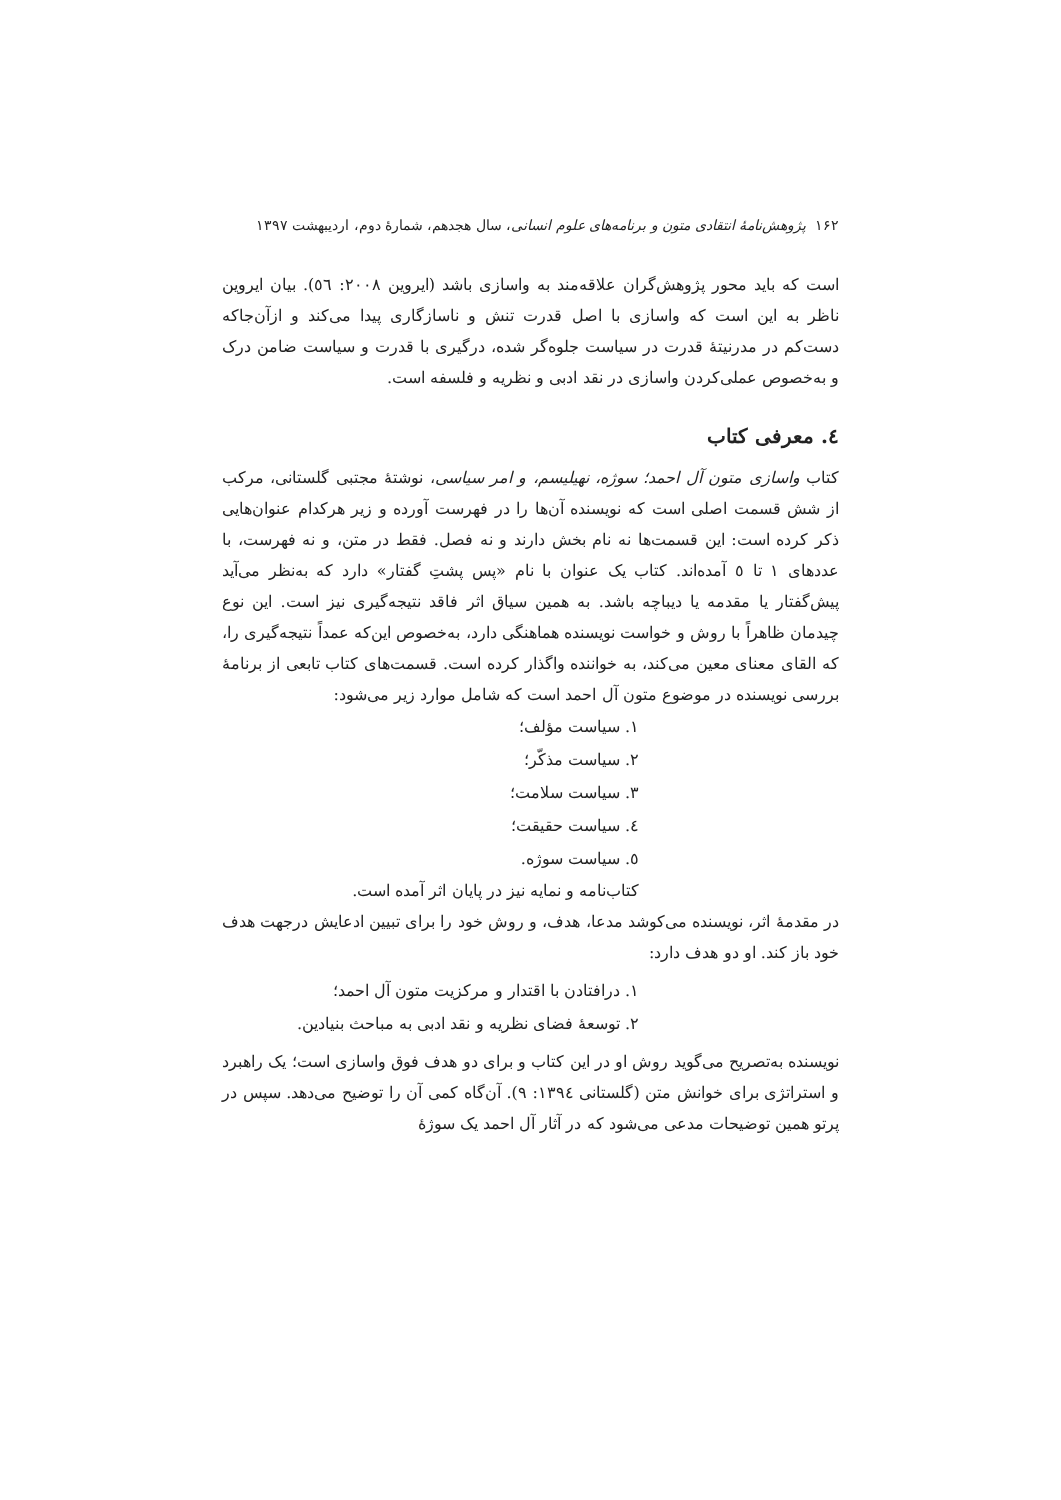۱۶۲ پژوهش‌نامهٔ انتقادی متون و برنامه‌های علوم انسانی، سال هجدهم، شمارهٔ دوم، اردیبهشت ۱۳۹۷
است که باید محور پژوهش‌گران علاقه‌مند به واسازی باشد (ایروین ۲۰۰۸: ٥٦). بیان ایروین ناظر به این است که واسازی با اصل قدرت تنش و ناسازگاری پیدا می‌کند و ازآن‌جاکه دست‌کم در مدرنیتهٔ قدرت در سیاست جلوه‌گر شده، درگیری با قدرت و سیاست ضامن درک و به‌خصوص عملی‌کردن واسازی در نقد ادبی و نظریه و فلسفه است.
٤. معرفی کتاب
کتاب واسازی متون آل احمد؛ سوژه، نهیلیسم، و امر سیاسی، نوشتهٔ مجتبی گلستانی، مرکب از شش قسمت اصلی است که نویسنده آن‌ها را در فهرست آورده و زیر هرکدام عنوان‌هایی ذکر کرده است: این قسمت‌ها نه نام بخش دارند و نه فصل. فقط در متن، و نه فهرست، با عددهای ۱ تا ٥ آمده‌اند. کتاب یک عنوان با نام «پس پشتِ گفتار» دارد که به‌نظر می‌آید پیش‌گفتار یا مقدمه یا دیباچه باشد. به همین سیاق اثر فاقد نتیجه‌گیری نیز است. این نوع چیدمان ظاهراً با روش و خواست نویسنده هماهنگی دارد، به‌خصوص این‌که عمداً نتیجه‌گیری را، که القای معنای معین می‌کند، به خواننده واگذار کرده است. قسمت‌های کتاب تابعی از برنامهٔ بررسی نویسنده در موضوع متون آل احمد است که شامل موارد زیر می‌شود:
۱. سیاست مؤلف؛
۲. سیاست مذکّر؛
۳. سیاست سلامت؛
٤. سیاست حقیقت؛
٥. سیاست سوژه.
کتاب‌نامه و نمایه نیز در پایان اثر آمده است.
در مقدمهٔ اثر، نویسنده می‌کوشد مدعا، هدف، و روش خود را برای تبیین ادعایش درجهت هدف خود باز کند. او دو هدف دارد:
۱. درافتادن با اقتدار و مرکزیت متون آل احمد؛
۲. توسعهٔ فضای نظریه و نقد ادبی به مباحث بنیادین.
نویسنده به‌تصریح می‌گوید روش او در این کتاب و برای دو هدف فوق واسازی است؛ یک راهبرد و استراتژی برای خوانش متن (گلستانی ۱۳۹٤: ۹). آن‌گاه کمی آن را توضیح می‌دهد. سپس در پرتو همین توضیحات مدعی می‌شود که در آثار آل احمد یک سوژهٔ